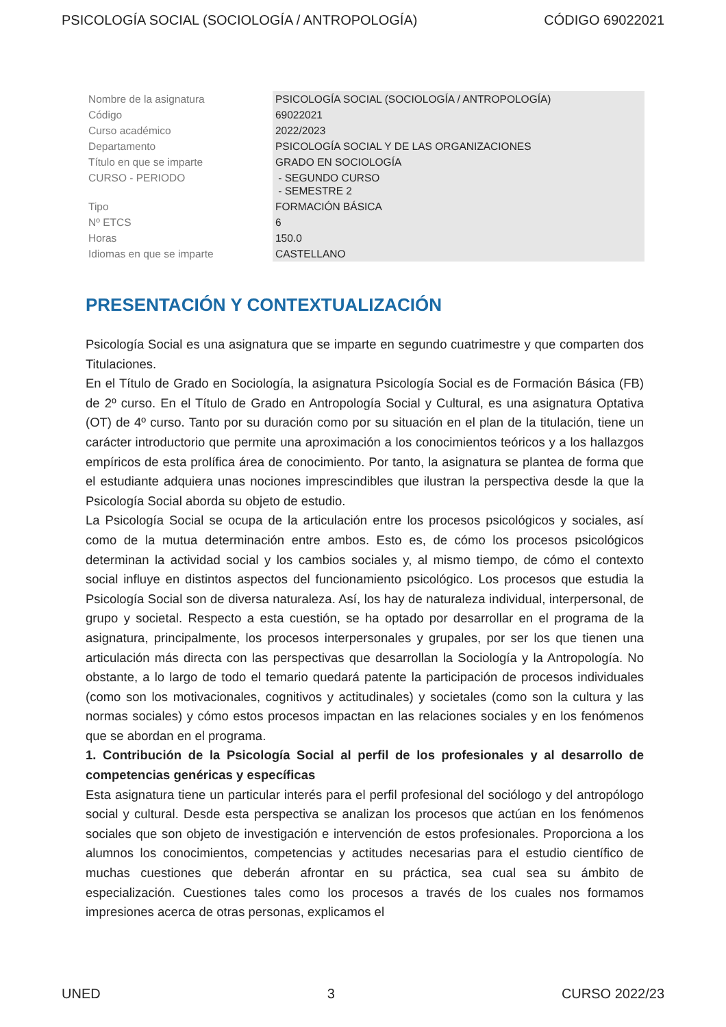PSICOLOGÍA SOCIAL (SOCIOLOGÍA / ANTROPOLOGÍA) CÓDIGO 69022021
| Nombre de la asignatura | PSICOLOGÍA SOCIAL (SOCIOLOGÍA / ANTROPOLOGÍA) |
| Código | 69022021 |
| Curso académico | 2022/2023 |
| Departamento | PSICOLOGÍA SOCIAL Y DE LAS ORGANIZACIONES |
| Título en que se imparte | GRADO EN SOCIOLOGÍA |
| CURSO - PERIODO | - SEGUNDO CURSO - SEMESTRE 2 |
| Tipo | FORMACIÓN BÁSICA |
| Nº ETCS | 6 |
| Horas | 150.0 |
| Idiomas en que se imparte | CASTELLANO |
PRESENTACIÓN Y CONTEXTUALIZACIÓN
Psicología Social es una asignatura que se imparte en segundo cuatrimestre y que comparten dos Titulaciones.
En el Título de Grado en Sociología, la asignatura Psicología Social es de Formación Básica (FB) de 2º curso. En el Título de Grado en Antropología Social y Cultural, es una asignatura Optativa (OT) de 4º curso. Tanto por su duración como por su situación en el plan de la titulación, tiene un carácter introductorio que permite una aproximación a los conocimientos teóricos y a los hallazgos empíricos de esta prolífica área de conocimiento. Por tanto, la asignatura se plantea de forma que el estudiante adquiera unas nociones imprescindibles que ilustran la perspectiva desde la que la Psicología Social aborda su objeto de estudio.
La Psicología Social se ocupa de la articulación entre los procesos psicológicos y sociales, así como de la mutua determinación entre ambos. Esto es, de cómo los procesos psicológicos determinan la actividad social y los cambios sociales y, al mismo tiempo, de cómo el contexto social influye en distintos aspectos del funcionamiento psicológico. Los procesos que estudia la Psicología Social son de diversa naturaleza. Así, los hay de naturaleza individual, interpersonal, de grupo y societal. Respecto a esta cuestión, se ha optado por desarrollar en el programa de la asignatura, principalmente, los procesos interpersonales y grupales, por ser los que tienen una articulación más directa con las perspectivas que desarrollan la Sociología y la Antropología. No obstante, a lo largo de todo el temario quedará patente la participación de procesos individuales (como son los motivacionales, cognitivos y actitudinales) y societales (como son la cultura y las normas sociales) y cómo estos procesos impactan en las relaciones sociales y en los fenómenos que se abordan en el programa.
1. Contribución de la Psicología Social al perfil de los profesionales y al desarrollo de competencias genéricas y específicas
Esta asignatura tiene un particular interés para el perfil profesional del sociólogo y del antropólogo social y cultural. Desde esta perspectiva se analizan los procesos que actúan en los fenómenos sociales que son objeto de investigación e intervención de estos profesionales. Proporciona a los alumnos los conocimientos, competencias y actitudes necesarias para el estudio científico de muchas cuestiones que deberán afrontar en su práctica, sea cual sea su ámbito de especialización. Cuestiones tales como los procesos a través de los cuales nos formamos impresiones acerca de otras personas, explicamos el
UNED 3 CURSO 2022/23